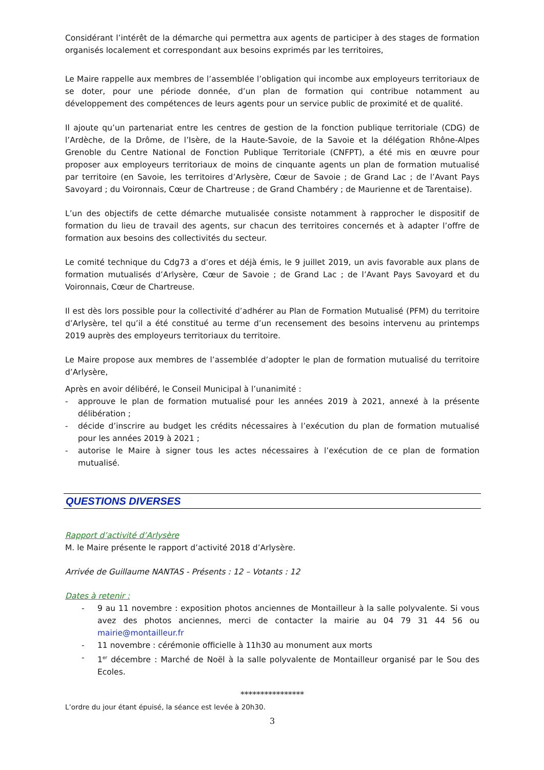Considérant l’intérêt de la démarche qui permettra aux agents de participer à des stages de formation organisés localement et correspondant aux besoins exprimés par les territoires,
Le Maire rappelle aux membres de l’assemblée l’obligation qui incombe aux employeurs territoriaux de se doter, pour une période donnée, d’un plan de formation qui contribue notamment au développement des compétences de leurs agents pour un service public de proximité et de qualité.
Il ajoute qu’un partenariat entre les centres de gestion de la fonction publique territoriale (CDG) de l’Ardèche, de la Drôme, de l’Isère, de la Haute-Savoie, de la Savoie et la délégation Rhône-Alpes Grenoble du Centre National de Fonction Publique Territoriale (CNFPT), a été mis en œuvre pour proposer aux employeurs territoriaux de moins de cinquante agents un plan de formation mutualisé par territoire (en Savoie, les territoires d’Arlysère, Cœur de Savoie ; de Grand Lac ; de l’Avant Pays Savoyard ; du Voironnais, Cœur de Chartreuse ; de Grand Chambéry ; de Maurienne et de Tarentaise).
L’un des objectifs de cette démarche mutualisée consiste notamment à rapprocher le dispositif de formation du lieu de travail des agents, sur chacun des territoires concernés et à adapter l’offre de formation aux besoins des collectivités du secteur.
Le comité technique du Cdg73 a d’ores et déjà émis, le 9 juillet 2019, un avis favorable aux plans de formation mutualisés d’Arlysère, Cœur de Savoie ; de Grand Lac ; de l’Avant Pays Savoyard et du Voironnais, Cœur de Chartreuse.
Il est dès lors possible pour la collectivité d’adhérer au Plan de Formation Mutualisé (PFM) du territoire d’Arlysère, tel qu’il a été constitué au terme d’un recensement des besoins intervenu au printemps 2019 auprès des employeurs territoriaux du territoire.
Le Maire propose aux membres de l’assemblée d’adopter le plan de formation mutualisé du territoire d’Arlysère,
Après en avoir délibéré, le Conseil Municipal à l’unanimité :
- approuve le plan de formation mutualisé pour les années 2019 à 2021, annexé à la présente délibération ;
- décide d’inscrire au budget les crédits nécessaires à l’exécution du plan de formation mutualisé pour les années 2019 à 2021 ;
- autorise le Maire à signer tous les actes nécessaires à l’exécution de ce plan de formation mutualisé.
QUESTIONS DIVERSES
Rapport d’activité d’Arlysère
M. le Maire présente le rapport d’activité 2018 d’Arlysère.
Arrivée de Guillaume NANTAS - Présents : 12 – Votants : 12
Dates à retenir :
- 9 au 11 novembre : exposition photos anciennes de Montailleur à la salle polyvalente. Si vous avez des photos anciennes, merci de contacter la mairie au 04 79 31 44 56 ou mairie@montailleur.fr
- 11 novembre : cérémonie officielle à 11h30 au monument aux morts
- 1<sup>er</sup> décembre : Marché de Noël à la salle polyvalente de Montailleur organisé par le Sou des Ecoles.
****************
L’ordre du jour étant épuisé, la séance est levée à 20h30.
3